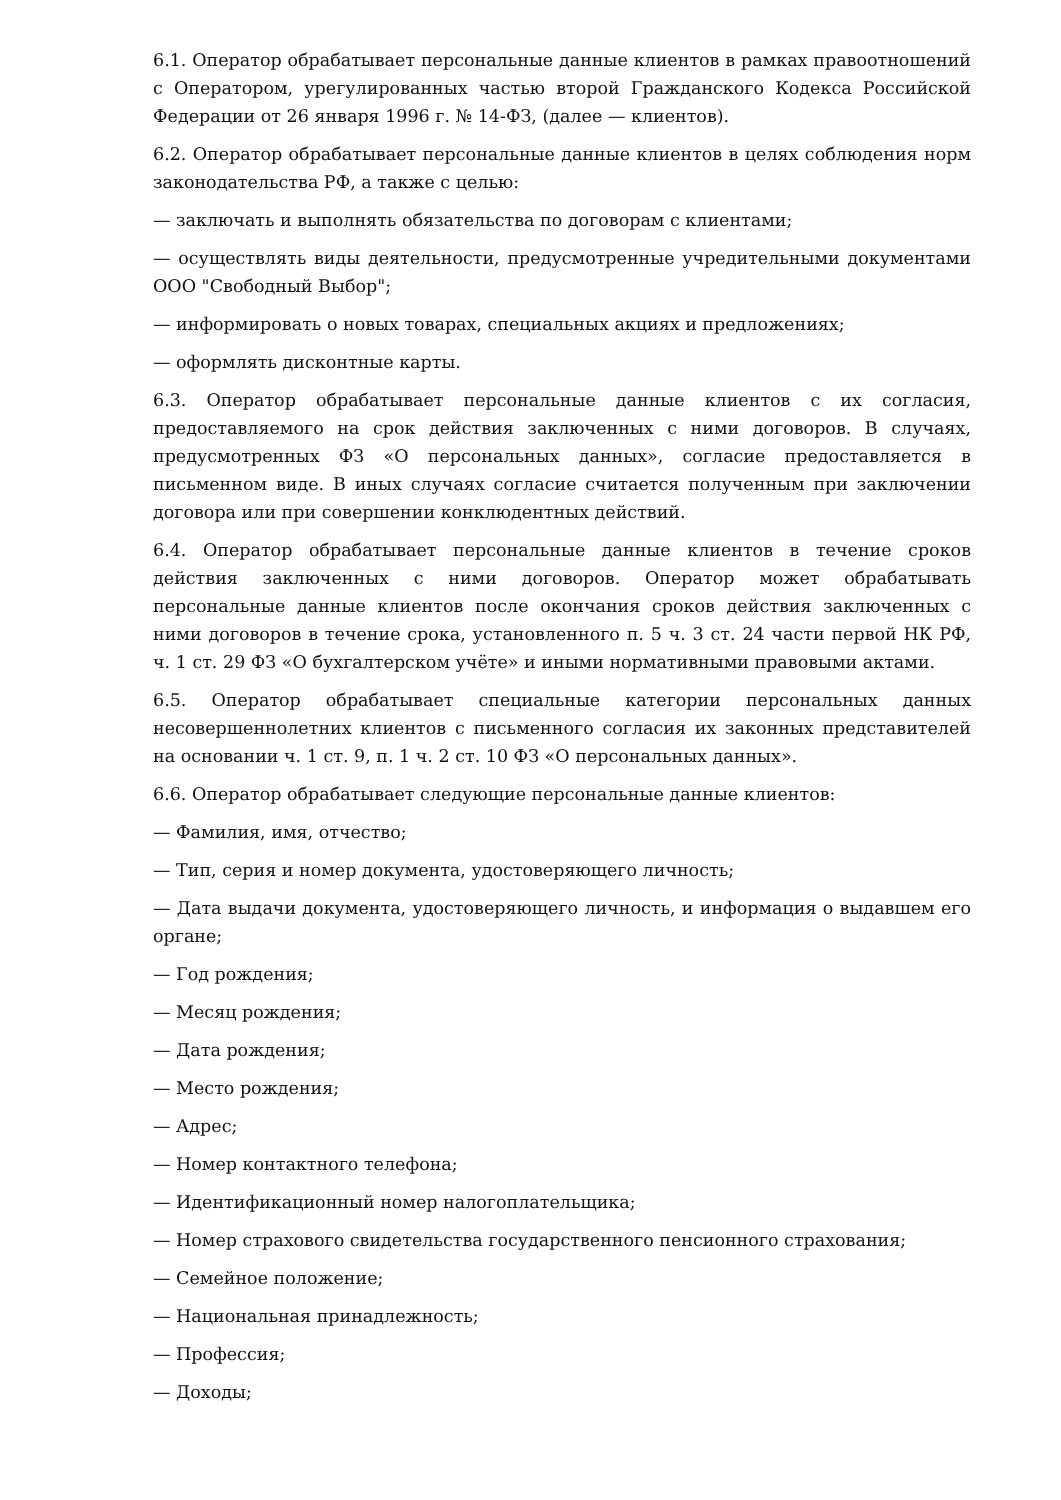6.1. Оператор обрабатывает персональные данные клиентов в рамках правоотношений с Оператором, урегулированных частью второй Гражданского Кодекса Российской Федерации от 26 января 1996 г. № 14-ФЗ, (далее — клиентов).
6.2. Оператор обрабатывает персональные данные клиентов в целях соблюдения норм законодательства РФ, а также с целью:
— заключать и выполнять обязательства по договорам с клиентами;
— осуществлять виды деятельности, предусмотренные учредительными документами ООО "Свободный Выбор";
— информировать о новых товарах, специальных акциях и предложениях;
— оформлять дисконтные карты.
6.3. Оператор обрабатывает персональные данные клиентов с их согласия, предоставляемого на срок действия заключенных с ними договоров. В случаях, предусмотренных ФЗ «О персональных данных», согласие предоставляется в письменном виде. В иных случаях согласие считается полученным при заключении договора или при совершении конклюдентных действий.
6.4. Оператор обрабатывает персональные данные клиентов в течение сроков действия заключенных с ними договоров. Оператор может обрабатывать персональные данные клиентов после окончания сроков действия заключенных с ними договоров в течение срока, установленного п. 5 ч. 3 ст. 24 части первой НК РФ, ч. 1 ст. 29 ФЗ «О бухгалтерском учёте» и иными нормативными правовыми актами.
6.5. Оператор обрабатывает специальные категории персональных данных несовершеннолетних клиентов с письменного согласия их законных представителей на основании ч. 1 ст. 9, п. 1 ч. 2 ст. 10 ФЗ «О персональных данных».
6.6. Оператор обрабатывает следующие персональные данные клиентов:
— Фамилия, имя, отчество;
— Тип, серия и номер документа, удостоверяющего личность;
— Дата выдачи документа, удостоверяющего личность, и информация о выдавшем его органе;
— Год рождения;
— Месяц рождения;
— Дата рождения;
— Место рождения;
— Адрес;
— Номер контактного телефона;
— Идентификационный номер налогоплательщика;
— Номер страхового свидетельства государственного пенсионного страхования;
— Семейное положение;
— Национальная принадлежность;
— Профессия;
— Доходы;